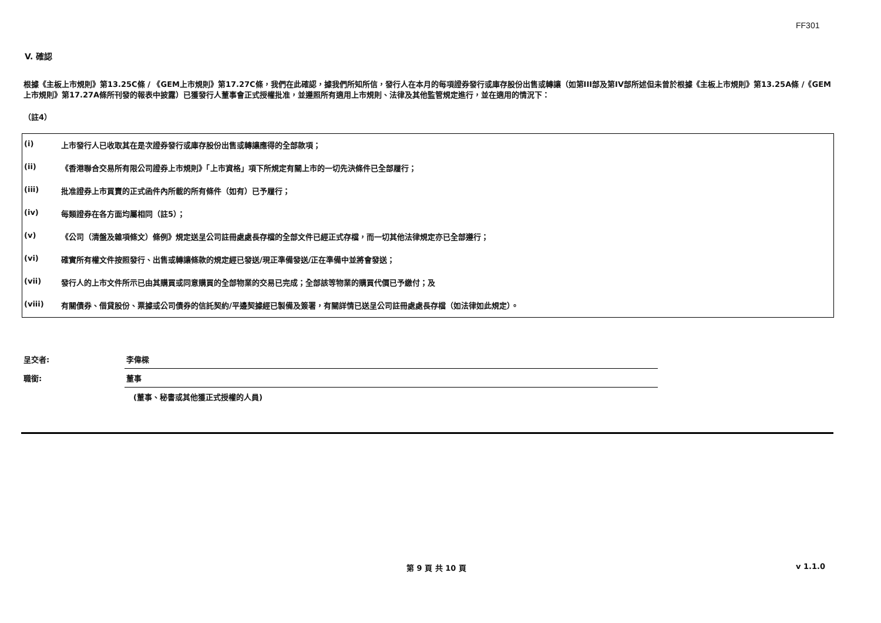FF301
V. 確認
根據《主板上市規則》第13.25C條 / 《GEM上市規則》第17.27C條，我們在此確認，據我們所知所信，發行人在本月的每項證券發行或庫存股份出售或轉讓（如第III部及第IV部所述但未曾於根據《主板上市規則》第13.25A條 /《GEM上市規則》第17.27A條所刊發的報表中披露）已獲發行人董事會正式授權批准，並遵照所有適用上市規則、法律及其他監管規定進行，並在適用的情況下：
（註4）
| (i) | 上市發行人已收取其在是次證券發行或庫存股份出售或轉讓應得的全部款項； |
| (ii) | 《香港聯合交易所有限公司證券上市規則》「上市資格」項下所規定有關上市的一切先決條件已全部履行； |
| (iii) | 批准證券上市買賣的正式函件內所載的所有條件（如有）已予履行； |
| (iv) | 每類證券在各方面均屬相同（註5）； |
| (v) | 《公司（清盤及雜項條文）條例》規定送呈公司註冊處處長存檔的全部文件已經正式存檔，而一切其他法律規定亦已全部遵行； |
| (vi) | 確實所有權文件按照發行、出售或轉讓條款的規定經已發送/現正準備發送/正在準備中並將會發送； |
| (vii) | 發行人的上市文件所示已由其購買或同意購買的全部物業的交易已完成；全部該等物業的購買代價已予繳付；及 |
| (viii) | 有關債券、借貸股份、票據或公司債券的信託契約/平邊契據經已製備及簽署，有關詳情已送呈公司註冊處處長存檔（如法律如此規定）。 |
| 呈交者: | 李偉樑 |
| 職銜: | 董事 |
| | (董事、秘書或其他獲正式授權的人員) |
第 9 頁 共 10 頁 v 1.1.0